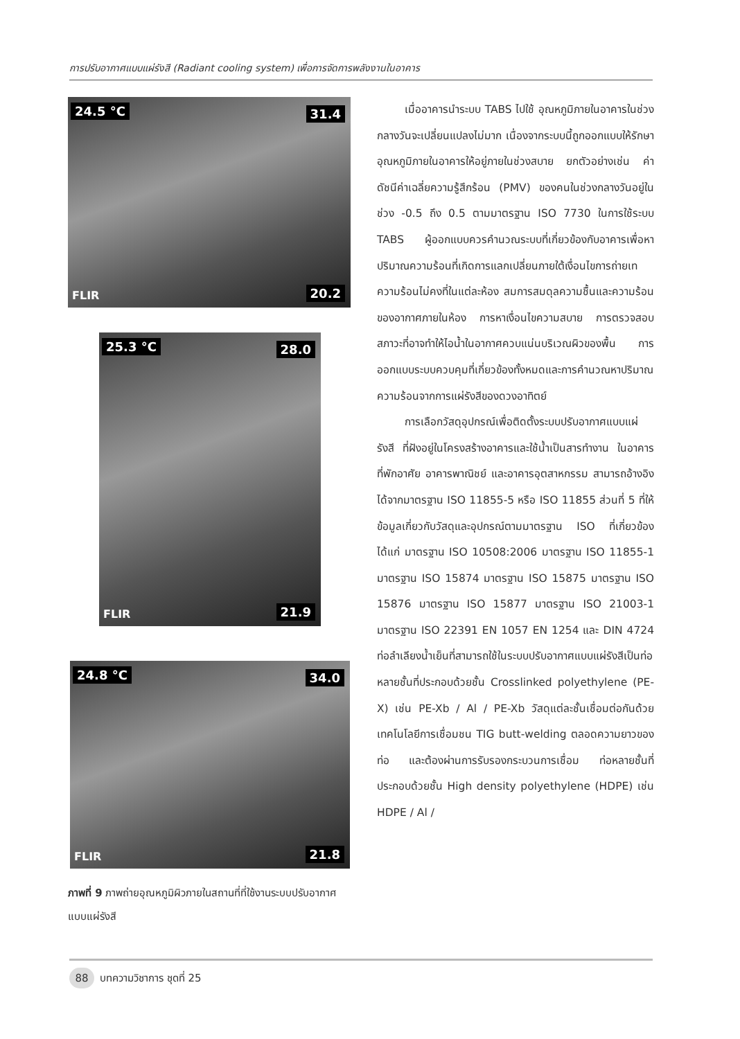การปรับอากาศแบบแผ่รังสี (Radiant cooling system) เพื่อการจัดการพลังงานในอาคาร
24.5 °C 31.4
FLIR 20.2
25.3 °C 28.0
FLIR 21.9
24.8 °C 34.0
FLIR 21.8
ภาพที่ 9 ภาพถ่ายอุณหภูมิผิวภายในสถานที่ที่ใช้งานระบบปรับอากาศแบบแผ่รังสี
เมื่ออาคารนำระบบ TABS ไปใช้ อุณหภูมิภายในอาคารในช่วงกลางวันจะเปลี่ยนแปลงไม่มาก เนื่องจากระบบนี้ถูกออกแบบให้รักษาอุณหภูมิภายในอาคารให้อยู่ภายในช่วงสบาย ยกตัวอย่างเช่น ค่าดัชนีค่าเฉลี่ยความรู้สึกร้อน (PMV) ของคนในช่วงกลางวันอยู่ในช่วง -0.5 ถึง 0.5 ตามมาตรฐาน ISO 7730 ในการใช้ระบบ TABS ผู้ออกแบบควรคำนวณระบบที่เกี่ยวข้องกับอาคารเพื่อหาปริมาณความร้อนที่เกิดการแลกเปลี่ยนภายใต้เงื่อนไขการถ่ายเทความร้อนไม่คงที่ในแต่ละห้อง สมการสมดุลความชื้นและความร้อนของอากาศภายในห้อง การหาเงื่อนไขความสบาย การตรวจสอบสภาวะที่อาจทำให้ไอน้ำในอากาศควบแน่นบริเวณผิวของพื้น การออกแบบระบบควบคุมที่เกี่ยวข้องทั้งหมดและการคำนวณหาปริมาณความร้อนจากการแผ่รังสีของดวงอาทิตย์
การเลือกวัสดุอุปกรณ์เพื่อติดตั้งระบบปรับอากาศแบบแผ่รังสี ที่ฝังอยู่ในโครงสร้างอาคารและใช้น้ำเป็นสารทำงาน ในอาคารที่พักอาศัย อาคารพาณิชย์ และอาคารอุตสาหกรรม สามารถอ้างอิงได้จากมาตรฐาน ISO 11855-5 หรือ ISO 11855 ส่วนที่ 5 ที่ให้ข้อมูลเกี่ยวกับวัสดุและอุปกรณ์ตามมาตรฐาน ISO ที่เกี่ยวข้องได้แก่ มาตรฐาน ISO 10508:2006 มาตรฐาน ISO 11855-1 มาตรฐาน ISO 15874 มาตรฐาน ISO 15875 มาตรฐาน ISO 15876 มาตรฐาน ISO 15877 มาตรฐาน ISO 21003-1 มาตรฐาน ISO 22391 EN 1057 EN 1254 และ DIN 4724 ท่อลำเลียงน้ำเย็นที่สามารถใช้ในระบบปรับอากาศแบบแผ่รังสีเป็นท่อหลายชั้นที่ประกอบด้วยชั้น Crosslinked polyethylene (PE-X) เช่น PE-Xb / Al / PE-Xb วัสดุแต่ละชั้นเชื่อมต่อกันด้วยเทคโนโลยีการเชื่อมชน TIG butt-welding ตลอดความยาวของท่อ และต้องผ่านการรับรองกระบวนการเชื่อม ท่อหลายชั้นที่ประกอบด้วยชั้น High density polyethylene (HDPE) เช่น HDPE / Al /
88 บทความวิชาการ ชุดที่ 25